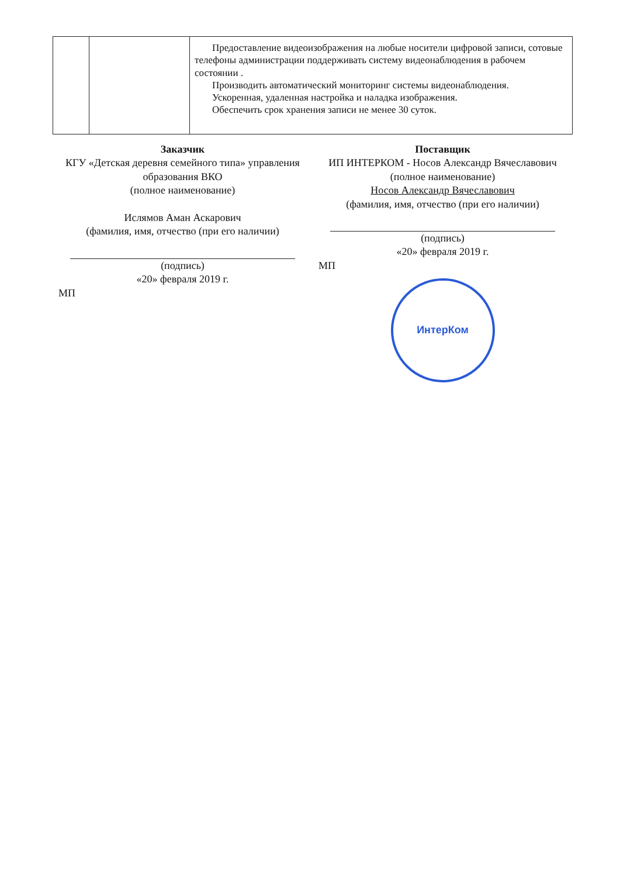| | | Предоставление видеоизображения на любые носители цифровой записи, сотовые телефоны администрации поддерживать систему видеонаблюдения в рабочем состоянии . Производить автоматический мониторинг системы видеонаблюдения. Ускоренная, удаленная настройка и наладка изображения. Обеспечить срок хранения записи не менее 30 суток. |
Заказчик
КГУ «Детская деревня семейного типа» управления образования ВКО
(полное наименование)
Ислямов Аман Аскарович
(фамилия, имя, отчество (при его наличии)
(подпись)
«20» февраля 2019 г.
МП
Поставщик
ИП ИНТЕРКОМ - Носов Александр Вячеславович
(полное наименование)
Носов Александр Вячеславович
(фамилия, имя, отчество (при его наличии)
(подпись)
«20» февраля 2019 г.
МП
ИнтерКом